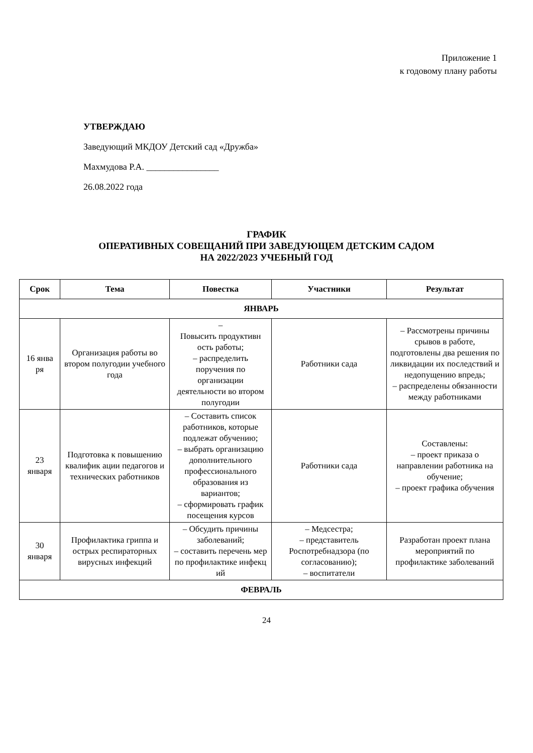Приложение 1
к годовому плану работы
УТВЕРЖДАЮ
Заведующий МКДОУ Детский сад «Дружба»
Махмудова Р.А. ________________
26.08.2022 года
ГРАФИК
ОПЕРАТИВНЫХ СОВЕЩАНИЙ ПРИ ЗАВЕДУЮЩЕМ ДЕТСКИМ САДОМ
НА 2022/2023 УЧЕБНЫЙ ГОД
| Срок | Тема | Повестка | Участники | Результат |
| --- | --- | --- | --- | --- |
| ЯНВАРЬ | | | | |
| 16 янва ря | Организация работы во втором полугодии учебного года | – Повысить продуктивн ость работы; – распределить поручения по организации деятельности во втором полугодии | Работники сада | – Рассмотрены причины срывов в работе, подготовлены два решения по ликвидации их последствий и недопущению впредь; – распределены обязанности между работниками |
| 23 января | Подготовка к повышению квалифик ации педагогов и технических работников | – Составить список работников, которые подлежат обучению; – выбрать организацию дополнительного профессионального образования из вариантов; – сформировать график посещения курсов | Работники сада | Составлены: – проект приказа о направлении работника на обучение; – проект графика обучения |
| 30 января | Профилактика гриппа и острых респираторных вирусных инфекций | – Обсудить причины заболеваний; – составить перечень мер по профилактике инфекц ий | – Медсестра; – представитель Роспотребнадзора (по согласованию); – воспитатели | Разработан проект плана мероприятий по профилактике заболеваний |
| ФЕВРАЛЬ | | | | |
24